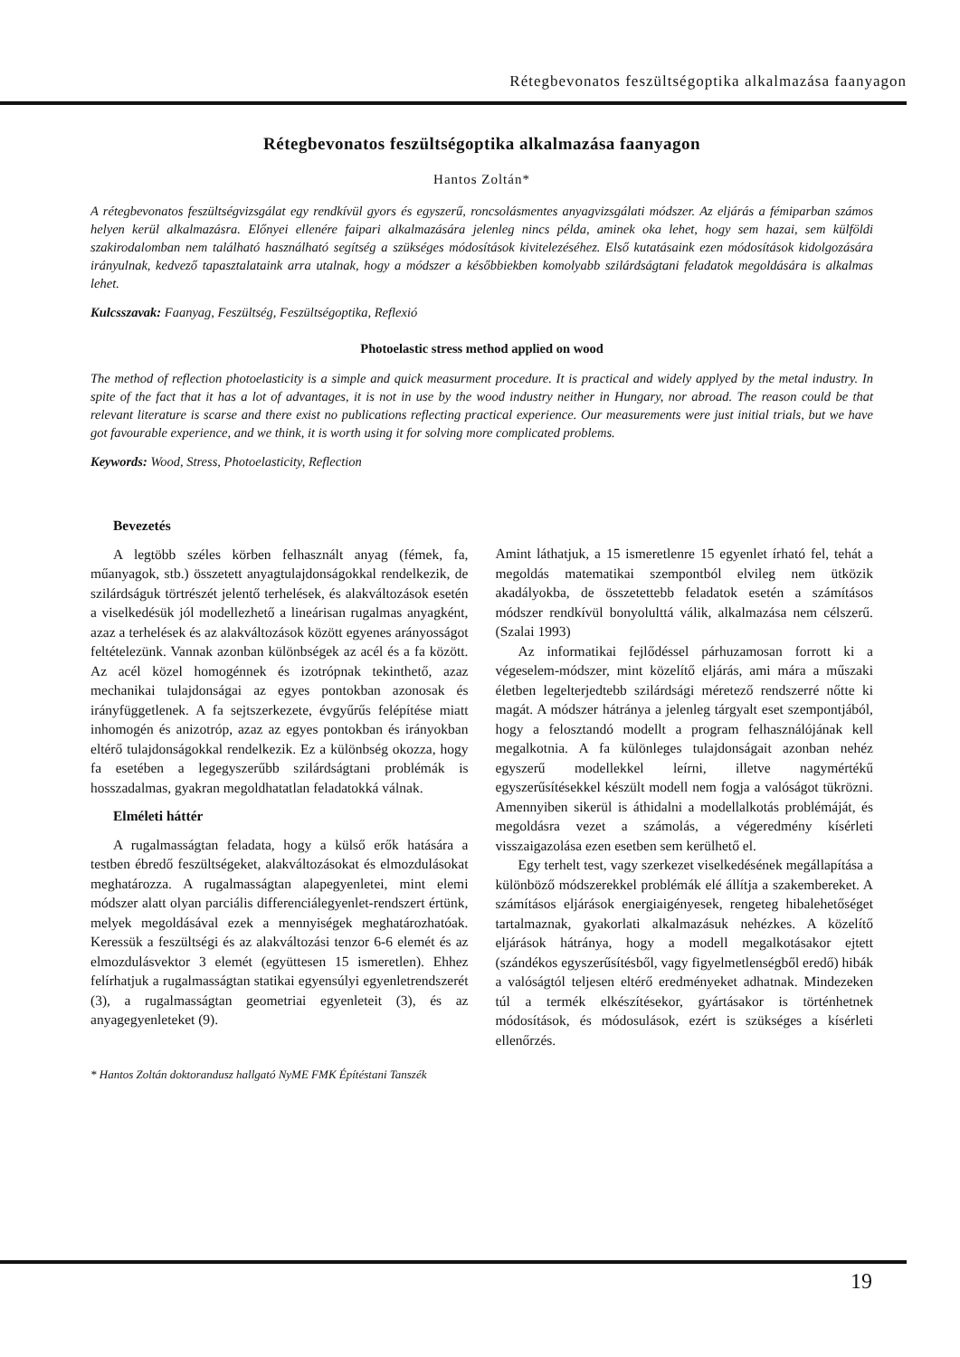Rétegbevonatos feszültségoptika alkalmazása faanyagon
Rétegbevonatos feszültségoptika alkalmazása faanyagon
Hantos Zoltán*
A rétegbevonatos feszültségvizsgálat egy rendkívül gyors és egyszerű, roncsolásmentes anyagvizsgálati módszer. Az eljárás a fémiparban számos helyen kerül alkalmazásra. Előnyei ellenére faipari alkalmazására jelenleg nincs példa, aminek oka lehet, hogy sem hazai, sem külföldi szakirodalomban nem található használható segítség a szükséges módosítások kivitelezéséhez. Első kutatásaink ezen módosítások kidolgozására irányulnak, kedvező tapasztalataink arra utalnak, hogy a módszer a későbbiekben komolyabb szilárdságtani feladatok megoldására is alkalmas lehet.
Kulcsszavak: Faanyag, Feszültség, Feszültségoptika, Reflexió
Photoelastic stress method applied on wood
The method of reflection photoelasticity is a simple and quick measurment procedure. It is practical and widely applyed by the metal industry. In spite of the fact that it has a lot of advantages, it is not in use by the wood industry neither in Hungary, nor abroad. The reason could be that relevant literature is scarse and there exist no publications reflecting practical experience. Our measurements were just initial trials, but we have got favourable experience, and we think, it is worth using it for solving more complicated problems.
Keywords: Wood, Stress, Photoelasticity, Reflection
Bevezetés
A legtöbb széles körben felhasznált anyag (fémek, fa, műanyagok, stb.) összetett anyagtulajdonságokkal rendelkezik, de szilárdságuk törtrészét jelentő terhelések, és alakváltozások esetén a viselkedésük jól modellezhető a lineárisan rugalmas anyagként, azaz a terhelések és az alakváltozások között egyenes arányosságot feltételezünk. Vannak azonban különbségek az acél és a fa között. Az acél közel homogénnek és izotrópnak tekinthető, azaz mechanikai tulajdonságai az egyes pontokban azonosak és irányfüggetlenek. A fa sejtszerkezete, évgyűrűs felépítése miatt inhomogén és anizotróp, azaz az egyes pontokban és irányokban eltérő tulajdonságokkal rendelkezik. Ez a különbség okozza, hogy fa esetében a legegyszerűbb szilárdságtani problémák is hosszadalmas, gyakran megoldhatatlan feladatokká válnak.
Elméleti háttér
A rugalmasságtan feladata, hogy a külső erők hatására a testben ébredő feszültségeket, alakváltozásokat és elmozdulásokat meghatározza. A rugalmasságtan alapegyenletei, mint elemi módszer alatt olyan parciális differenciálegyenlet-rendszert értünk, melyek megoldásával ezek a mennyiségek meghatározhatóak. Keressük a feszültségi és az alakváltozási tenzor 6-6 elemét és az elmozdulásvektor 3 elemét (együttesen 15 ismeretlen). Ehhez felírhatjuk a rugalmasságtan statikai egyensúlyi egyenletrendszerét (3), a rugalmasságtan geometriai egyenleteit (3), és az anyagegyenleteket (9).
Amint láthatjuk, a 15 ismeretlenre 15 egyenlet írható fel, tehát a megoldás matematikai szempontból elvileg nem ütközik akadályokba, de összetettebb feladatok esetén a számításos módszer rendkívül bonyolulttá válik, alkalmazása nem célszerű. (Szalai 1993)
Az informatikai fejlődéssel párhuzamosan forrott ki a végeselem-módszer, mint közelítő eljárás, ami mára a műszaki életben legelterjedtebb szilárdsági méretező rendszerré nőtte ki magát. A módszer hátránya a jelenleg tárgyalt eset szempontjából, hogy a felosztandó modellt a program felhasználójának kell megalkotnia. A fa különleges tulajdonságait azonban nehéz egyszerű modellekkel leírni, illetve nagymértékű egyszerűsítésekkel készült modell nem fogja a valóságot tükrözni. Amennyiben sikerül is áthidalni a modellalkotás problémáját, és megoldásra vezet a számolás, a végeredmény kísérleti visszaigazolása ezen esetben sem kerülhető el.
Egy terhelt test, vagy szerkezet viselkedésének megállapítása a különböző módszerekkel problémák elé állítja a szakembereket. A számításos eljárások energiaigényesek, rengeteg hibalehetőséget tartalmaznak, gyakorlati alkalmazásuk nehézkes. A közelítő eljárások hátránya, hogy a modell megalkotásakor ejtett (szándékos egyszerűsítésből, vagy figyelmetlenségből eredő) hibák a valóságtól teljesen eltérő eredményeket adhatnak. Mindezeken túl a termék elkészítésekor, gyártásakor is történhetnek módosítások, és módosulások, ezért is szükséges a kísérleti ellenőrzés.
* Hantos Zoltán doktorandusz hallgató NyME FMK Építéstani Tanszék
19